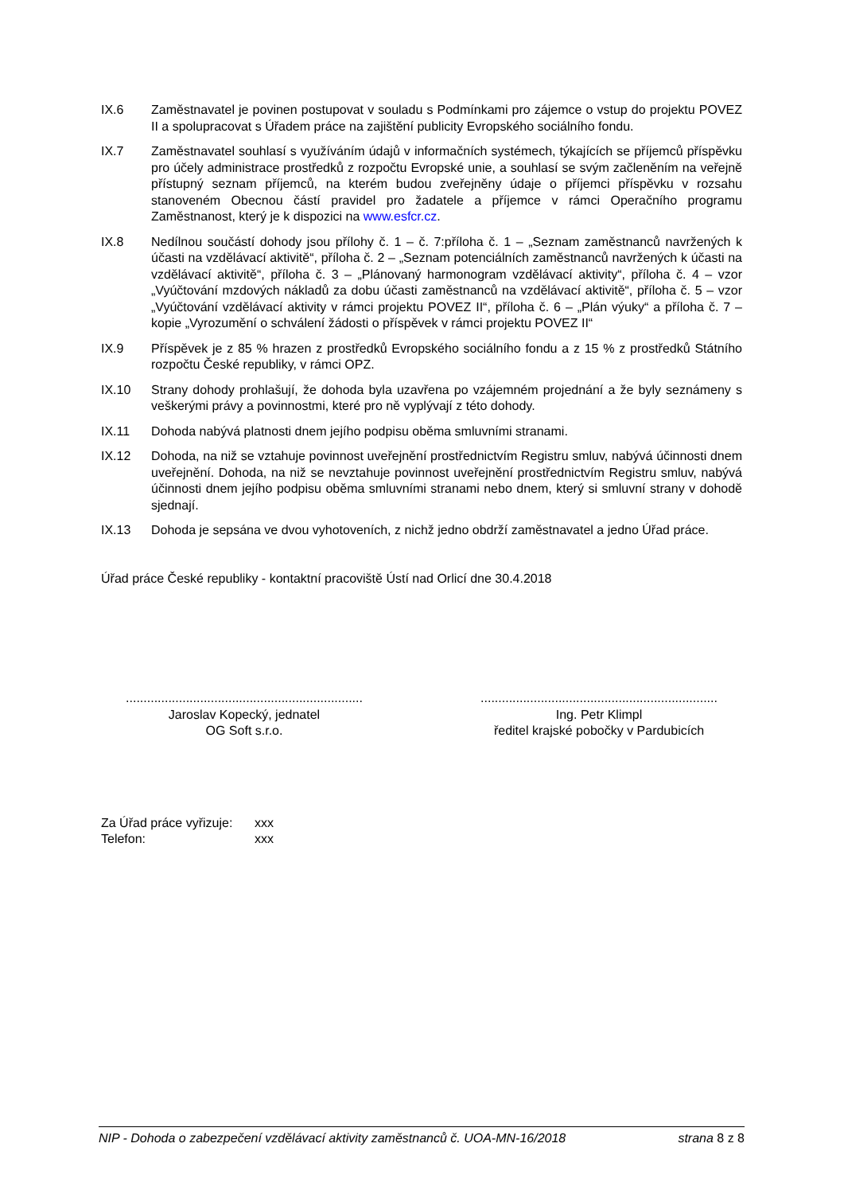IX.6 Zaměstnavatel je povinen postupovat v souladu s Podmínkami pro zájemce o vstup do projektu POVEZ II a spolupracovat s Úřadem práce na zajištění publicity Evropského sociálního fondu.
IX.7 Zaměstnavatel souhlasí s využíváním údajů v informačních systémech, týkajících se příjemců příspěvku pro účely administrace prostředků z rozpočtu Evropské unie, a souhlasí se svým začleněním na veřejně přístupný seznam příjemců, na kterém budou zveřejněny údaje o příjemci příspěvku v rozsahu stanoveném Obecnou částí pravidel pro žadatele a příjemce v rámci Operačního programu Zaměstnanost, který je k dispozici na www.esfcr.cz.
IX.8 Nedílnou součástí dohody jsou přílohy č. 1 – č. 7:příloha č. 1 – „Seznam zaměstnanců navržených k účasti na vzdělávací aktivitě“, příloha č. 2 – „Seznam potenciálních zaměstnanců navržených k účasti na vzdělávací aktivitě“, příloha č. 3 – „Plánovaný harmonogram vzdělávací aktivity“, příloha č. 4 – vzor „Vyúčtování mzdových nákladů za dobu účasti zaměstnanců na vzdělávací aktivitě“, příloha č. 5 – vzor „Vyúčtování vzdělávací aktivity v rámci projektu POVEZ II“, příloha č. 6 – „Plán výuky“ a příloha č. 7 – kopie „Vyrozumění o schválení žádosti o příspěvek v rámci projektu POVEZ II“
IX.9 Příspěvek je z 85 % hrazen z prostředků Evropského sociálního fondu a z 15 % z prostředků Státního rozpočtu České republiky, v rámci OPZ.
IX.10 Strany dohody prohlašují, že dohoda byla uzavřena po vzájemném projednání a že byly seznámeny s veškerými právy a povinnostmi, které pro ně vyplývají z této dohody.
IX.11 Dohoda nabývá platnosti dnem jejího podpisu oběma smluvními stranami.
IX.12 Dohoda, na niž se vztahuje povinnost uveřejnění prostřednictvím Registru smluv, nabývá účinnosti dnem uveřejnění. Dohoda, na niž se nevztahuje povinnost uveřejnění prostřednictvím Registru smluv, nabývá účinnosti dnem jejího podpisu oběma smluvními stranami nebo dnem, který si smluvní strany v dohodě sjednají.
IX.13 Dohoda je sepsána ve dvou vyhotoveních, z nichž jedno obdrží zaměstnavatel a jedno Úřad práce.
Úřad práce České republiky - kontaktní pracoviště Ústí nad Orlicí dne 30.4.2018
...................................................................
Jaroslav Kopecký, jednatel
OG Soft s.r.o.
...................................................................
Ing. Petr Klimpl
ředitel krajské pobočky v Pardubicích
Za Úřad práce vyřizuje: xxx
Telefon: xxx
NIP - Dohoda o zabezpečení vzdělávací aktivity zaměstnanců č. UOA-MN-16/2018 strana 8 z 8